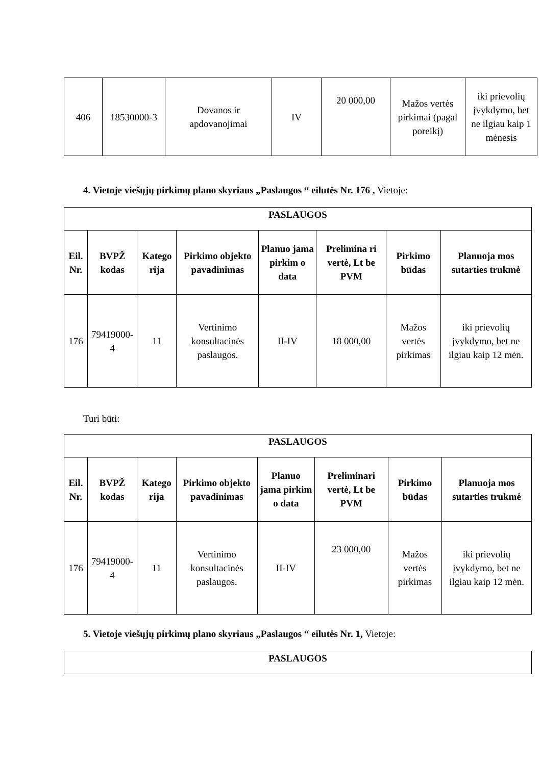| 406 | 18530000-3 | Dovanos ir apdovanojimai | IV | 20 000,00 | Mažos vertės pirkimai (pagal poreikį) | iki prievolių įvykdymo, bet ne ilgiau kaip 1 mėnesis |
4. Vietoje viešųjų pirkimų plano skyriaus „Paslaugos “ eilutės Nr. 176 , Vietoje:
| PASLAUGOS | | | | | | | |
| --- | --- | --- | --- | --- | --- | --- | --- |
| Eil. Nr. | BVPŽ kodas | Katego rija | Pirkimo objekto pavadinimas | Planuo jama pirkim o data | Prelimina ri vertė, Lt be PVM | Pirkimo būdas | Planuoja mos sutarties trukmė |
| 176 | 79419000-4 | 11 | Vertinimo konsultacinės paslaugos. | II-IV | 18 000,00 | Mažos vertės pirkimas | iki prievolių įvykdymo, bet ne ilgiau kaip 12 mėn. |
Turi būti:
| PASLAUGOS | | | | | | | |
| --- | --- | --- | --- | --- | --- | --- | --- |
| Eil. Nr. | BVPŽ kodas | Katego rija | Pirkimo objekto pavadinimas | Planuo jama pirkim o data | Preliminari vertė, Lt be PVM | Pirkimo būdas | Planuoja mos sutarties trukmė |
| 176 | 79419000-4 | 11 | Vertinimo konsultacinės paslaugos. | II-IV | 23 000,00 | Mažos vertės pirkimas | iki prievolių įvykdymo, bet ne ilgiau kaip 12 mėn. |
5. Vietoje viešųjų pirkimų plano skyriaus „Paslaugos “ eilutės Nr. 1, Vietoje:
| PASLAUGOS |
| --- |